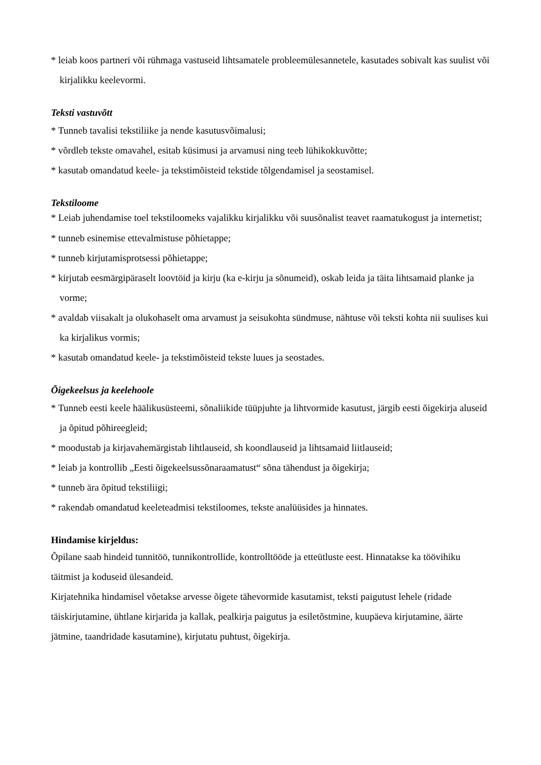* leiab koos partneri või rühmaga vastuseid lihtsamatele probleemülesannetele, kasutades sobivalt kas suulist või kirjalikku keelevormi.
Teksti vastuvõtt
* Tunneb tavalisi tekstiliike ja nende kasutusvõimalusi;
* võrdleb tekste omavahel, esitab küsimusi ja arvamusi ning teeb lühikokkuvõtte;
* kasutab omandatud keele- ja tekstimõisteid tekstide tõlgendamisel ja seostamisel.
Tekstiloome
* Leiab juhendamise toel tekstiloomeks vajalikku kirjalikku või suusõnalist teavet raamatukogust ja internetist;
* tunneb esinemise ettevalmistuse põhietappe;
* tunneb kirjutamisprotsessi põhietappe;
* kirjutab eesmärgipäraselt loovtöid ja kirju (ka e-kirju ja sõnumeid), oskab leida ja täita lihtsamaid planke ja vorme;
* avaldab viisakalt ja olukohaselt oma arvamust ja seisukohta sündmuse, nähtuse või teksti kohta nii suulises kui ka kirjalikus vormis;
* kasutab omandatud keele- ja tekstimõisteid tekste luues ja seostades.
Õigekeelsus ja keelehoole
* Tunneb eesti keele häälikusüsteemi, sõnaliikide tüüpjuhte ja lihtvormide kasutust, järgib eesti õigekirja aluseid ja õpitud põhireegleid;
* moodustab ja kirjavahemärgistab lihtlauseid, sh koondlauseid ja lihtsamaid liitlauseid;
* leiab ja kontrollib „Eesti õigekeelsussõnaraamatust“ sõna tähendust ja õigekirja;
* tunneb ära õpitud tekstiliigi;
* rakendab omandatud keeleteadmisi tekstiloomes, tekste analüüsides ja hinnates.
Hindamise kirjeldus:
Õpilane saab hindeid tunnitöö, tunnikontrollide, kontrolltööde ja etteütluste eest. Hinnatakse ka töövihiku täitmist ja koduseid ülesandeid.
Kirjatehnika hindamisel võetakse arvesse õigete tähevormide kasutamist, teksti paigutust lehele (ridade täiskirjutamine, ühtlane kirjarida ja kallak, pealkirja paigutus ja esiletõstmine, kuupäeva kirjutamine, äärte jätmine, taandridade kasutamine), kirjutatu puhtust, õigekirja.